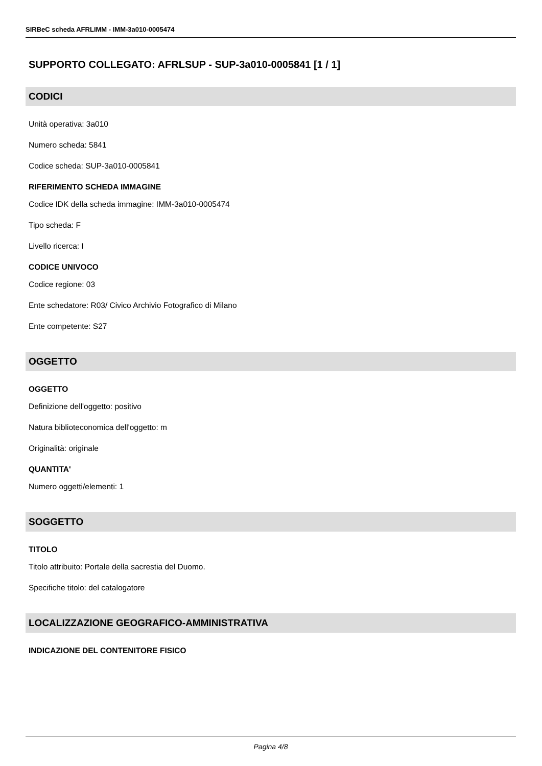SIRBeC scheda AFRLIMM - IMM-3a010-0005474
SUPPORTO COLLEGATO: AFRLSUP - SUP-3a010-0005841 [1 / 1]
CODICI
Unità operativa: 3a010
Numero scheda: 5841
Codice scheda: SUP-3a010-0005841
RIFERIMENTO SCHEDA IMMAGINE
Codice IDK della scheda immagine: IMM-3a010-0005474
Tipo scheda: F
Livello ricerca: I
CODICE UNIVOCO
Codice regione: 03
Ente schedatore: R03/ Civico Archivio Fotografico di Milano
Ente competente: S27
OGGETTO
OGGETTO
Definizione dell'oggetto: positivo
Natura biblioteconomica dell'oggetto: m
Originalità: originale
QUANTITA'
Numero oggetti/elementi: 1
SOGGETTO
TITOLO
Titolo attribuito: Portale della sacrestia del Duomo.
Specifiche titolo: del catalogatore
LOCALIZZAZIONE GEOGRAFICO-AMMINISTRATIVA
INDICAZIONE DEL CONTENITORE FISICO
Pagina 4/8